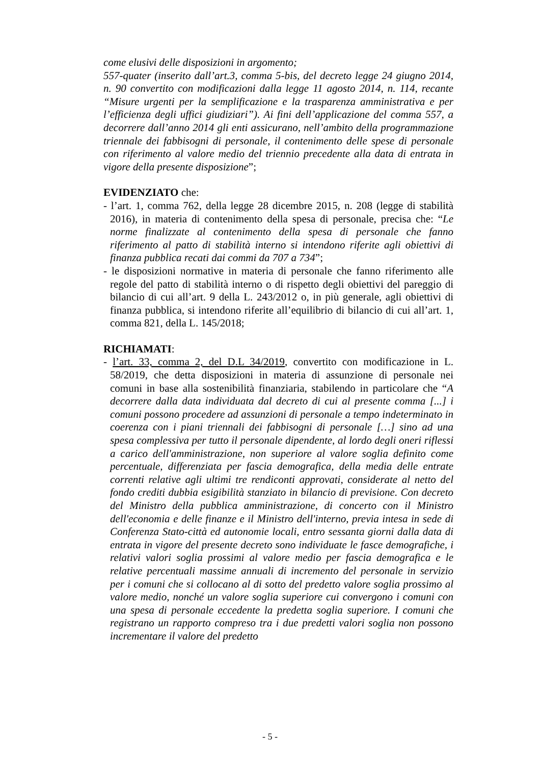come elusivi delle disposizioni in argomento;
557-quater (inserito dall’art.3, comma 5-bis, del decreto legge 24 giugno 2014, n. 90 convertito con modificazioni dalla legge 11 agosto 2014, n. 114, recante “Misure urgenti per la semplificazione e la trasparenza amministrativa e per l’efficienza degli uffici giudiziari”). Ai fini dell’applicazione del comma 557, a decorrere dall’anno 2014 gli enti assicurano, nell’ambito della programmazione triennale dei fabbisogni di personale, il contenimento delle spese di personale con riferimento al valore medio del triennio precedente alla data di entrata in vigore della presente disposizione”;
EVIDENZIATO che:
- l’art. 1, comma 762, della legge 28 dicembre 2015, n. 208 (legge di stabilità 2016), in materia di contenimento della spesa di personale, precisa che: “Le norme finalizzate al contenimento della spesa di personale che fanno riferimento al patto di stabilità interno si intendono riferite agli obiettivi di finanza pubblica recati dai commi da 707 a 734”;
- le disposizioni normative in materia di personale che fanno riferimento alle regole del patto di stabilità interno o di rispetto degli obiettivi del pareggio di bilancio di cui all’art. 9 della L. 243/2012 o, in più generale, agli obiettivi di finanza pubblica, si intendono riferite all’equilibrio di bilancio di cui all’art. 1, comma 821, della L. 145/2018;
RICHIAMATI:
- l’art. 33, comma 2, del D.L 34/2019, convertito con modificazione in L. 58/2019, che detta disposizioni in materia di assunzione di personale nei comuni in base alla sostenibilità finanziaria, stabilendo in particolare che “A decorrere dalla data individuata dal decreto di cui al presente comma [...] i comuni possono procedere ad assunzioni di personale a tempo indeterminato in coerenza con i piani triennali dei fabbisogni di personale […] sino ad una spesa complessiva per tutto il personale dipendente, al lordo degli oneri riflessi a carico dell'amministrazione, non superiore al valore soglia definito come percentuale, differenziata per fascia demografica, della media delle entrate correnti relative agli ultimi tre rendiconti approvati, considerate al netto del fondo crediti dubbia esigibilità stanziato in bilancio di previsione. Con decreto del Ministro della pubblica amministrazione, di concerto con il Ministro dell'economia e delle finanze e il Ministro dell'interno, previa intesa in sede di Conferenza Stato-città ed autonomie locali, entro sessanta giorni dalla data di entrata in vigore del presente decreto sono individuate le fasce demografiche, i relativi valori soglia prossimi al valore medio per fascia demografica e le relative percentuali massime annuali di incremento del personale in servizio per i comuni che si collocano al di sotto del predetto valore soglia prossimo al valore medio, nonché un valore soglia superiore cui convergono i comuni con una spesa di personale eccedente la predetta soglia superiore. I comuni che registrano un rapporto compreso tra i due predetti valori soglia non possono incrementare il valore del predetto
- 5 -